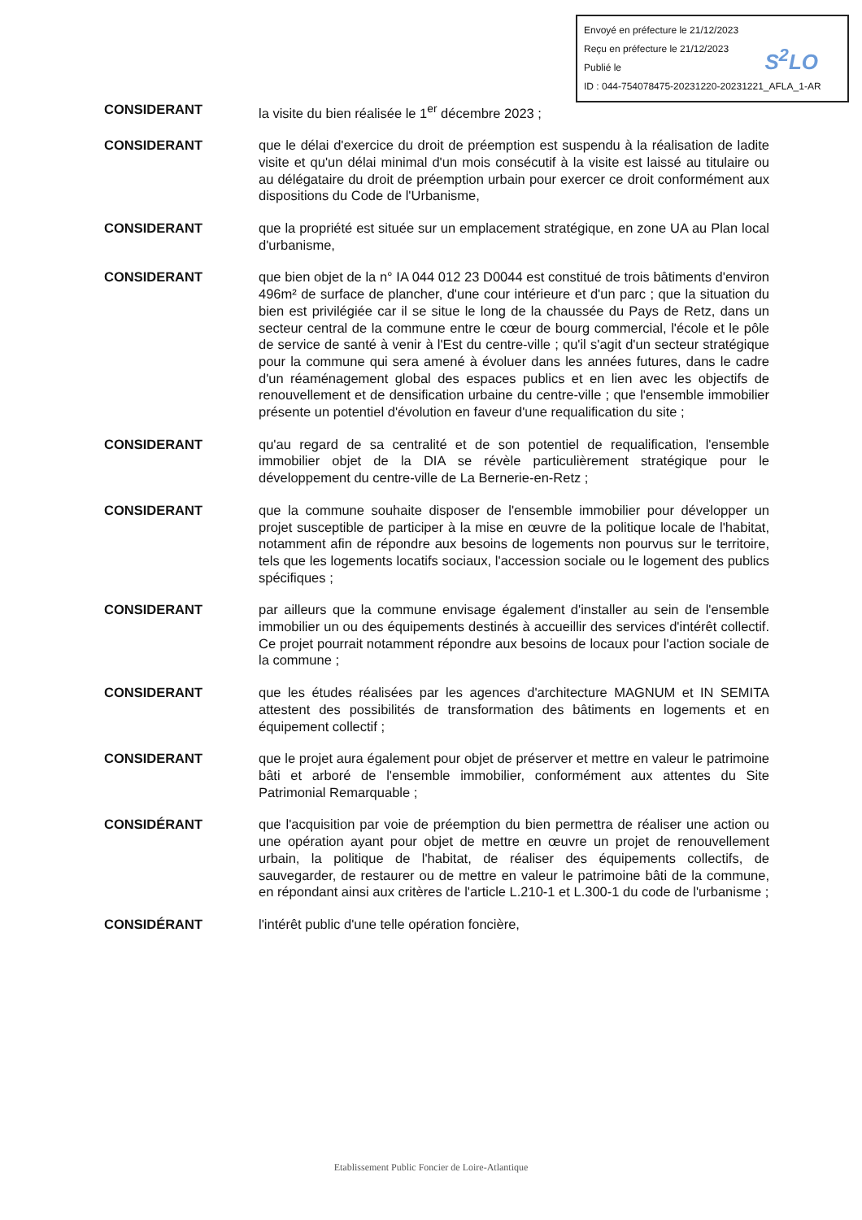Envoyé en préfecture le 21/12/2023
Reçu en préfecture le 21/12/2023
Publié le
ID : 044-754078475-20231220-20231221_AFLA_1-AR
S<sup>2</sup>LO
CONSIDERANT la visite du bien réalisée le 1<sup>er</sup> décembre 2023 ;
CONSIDERANT que le délai d'exercice du droit de préemption est suspendu à la réalisation de ladite visite et qu'un délai minimal d'un mois consécutif à la visite est laissé au titulaire ou au délégataire du droit de préemption urbain pour exercer ce droit conformément aux dispositions du Code de l'Urbanisme,
CONSIDERANT que la propriété est située sur un emplacement stratégique, en zone UA au Plan local d'urbanisme,
CONSIDERANT que bien objet de la n° IA 044 012 23 D0044 est constitué de trois bâtiments d'environ 496m² de surface de plancher, d'une cour intérieure et d'un parc ; que la situation du bien est privilégiée car il se situe le long de la chaussée du Pays de Retz, dans un secteur central de la commune entre le cœur de bourg commercial, l'école et le pôle de service de santé à venir à l'Est du centre-ville ; qu'il s'agit d'un secteur stratégique pour la commune qui sera amené à évoluer dans les années futures, dans le cadre d'un réaménagement global des espaces publics et en lien avec les objectifs de renouvellement et de densification urbaine du centre-ville ; que l'ensemble immobilier présente un potentiel d'évolution en faveur d'une requalification du site ;
CONSIDERANT qu'au regard de sa centralité et de son potentiel de requalification, l'ensemble immobilier objet de la DIA se révèle particulièrement stratégique pour le développement du centre-ville de La Bernerie-en-Retz ;
CONSIDERANT que la commune souhaite disposer de l'ensemble immobilier pour développer un projet susceptible de participer à la mise en œuvre de la politique locale de l'habitat, notamment afin de répondre aux besoins de logements non pourvus sur le territoire, tels que les logements locatifs sociaux, l'accession sociale ou le logement des publics spécifiques ;
CONSIDERANT par ailleurs que la commune envisage également d'installer au sein de l'ensemble immobilier un ou des équipements destinés à accueillir des services d'intérêt collectif. Ce projet pourrait notamment répondre aux besoins de locaux pour l'action sociale de la commune ;
CONSIDERANT que les études réalisées par les agences d'architecture MAGNUM et IN SEMITA attestent des possibilités de transformation des bâtiments en logements et en équipement collectif ;
CONSIDERANT que le projet aura également pour objet de préserver et mettre en valeur le patrimoine bâti et arboré de l'ensemble immobilier, conformément aux attentes du Site Patrimonial Remarquable ;
CONSIDÉRANT que l'acquisition par voie de préemption du bien permettra de réaliser une action ou une opération ayant pour objet de mettre en œuvre un projet de renouvellement urbain, la politique de l'habitat, de réaliser des équipements collectifs, de sauvegarder, de restaurer ou de mettre en valeur le patrimoine bâti de la commune, en répondant ainsi aux critères de l'article L.210-1 et L.300-1 du code de l'urbanisme ;
CONSIDÉRANT l'intérêt public d'une telle opération foncière,
Etablissement Public Foncier de Loire-Atlantique